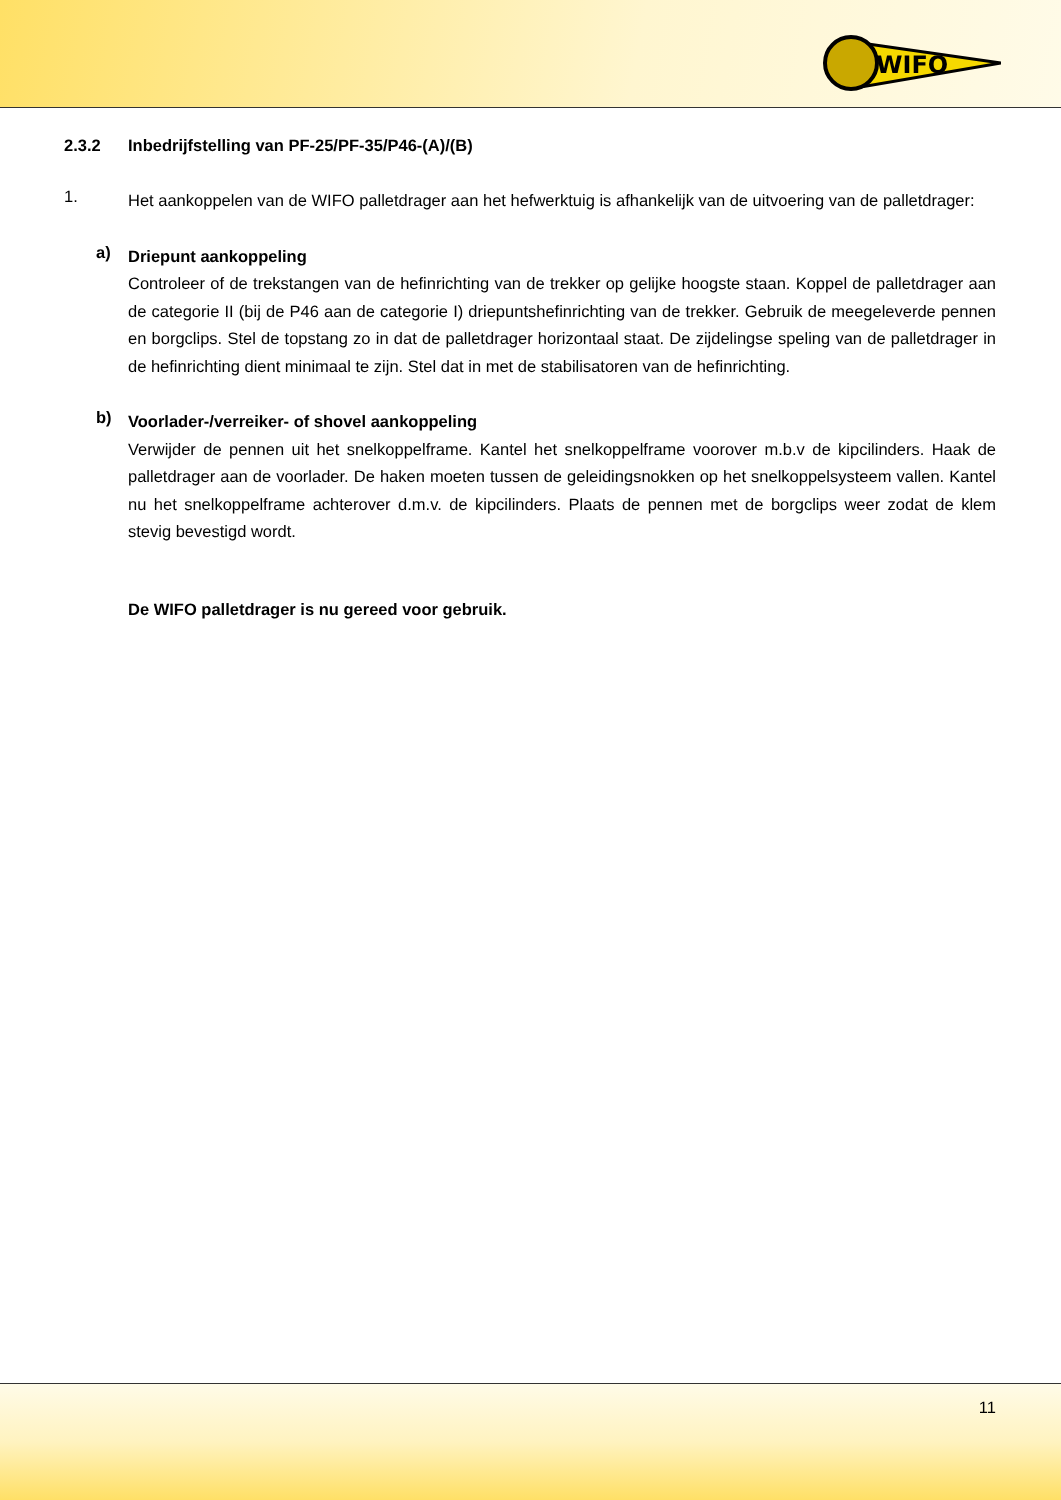WIFO
2.3.2 Inbedrijfstelling van PF-25/PF-35/P46-(A)/(B)
1.
Het aankoppelen van de WIFO palletdrager aan het hefwerktuig is afhankelijk van de uitvoering van de palletdrager:
a)
Driepunt aankoppeling
Controleer of de trekstangen van de hefinrichting van de trekker op gelijke hoogste staan. Koppel de palletdrager aan de categorie II (bij de P46 aan de categorie I) driepuntshefinrichting van de trekker. Gebruik de meegeleverde pennen en borgclips. Stel de topstang zo in dat de palletdrager horizontaal staat. De zijdelingse speling van de palletdrager in de hefinrichting dient minimaal te zijn. Stel dat in met de stabilisatoren van de hefinrichting.
b)
Voorlader-/verreiker- of shovel aankoppeling
Verwijder de pennen uit het snelkoppelframe. Kantel het snelkoppelframe voorover m.b.v de kipcilinders. Haak de palletdrager aan de voorlader. De haken moeten tussen de geleidingsnokken op het snelkoppelsysteem vallen. Kantel nu het snelkoppelframe achterover d.m.v. de kipcilinders. Plaats de pennen met de borgclips weer zodat de klem stevig bevestigd wordt.
De WIFO palletdrager is nu gereed voor gebruik.
11